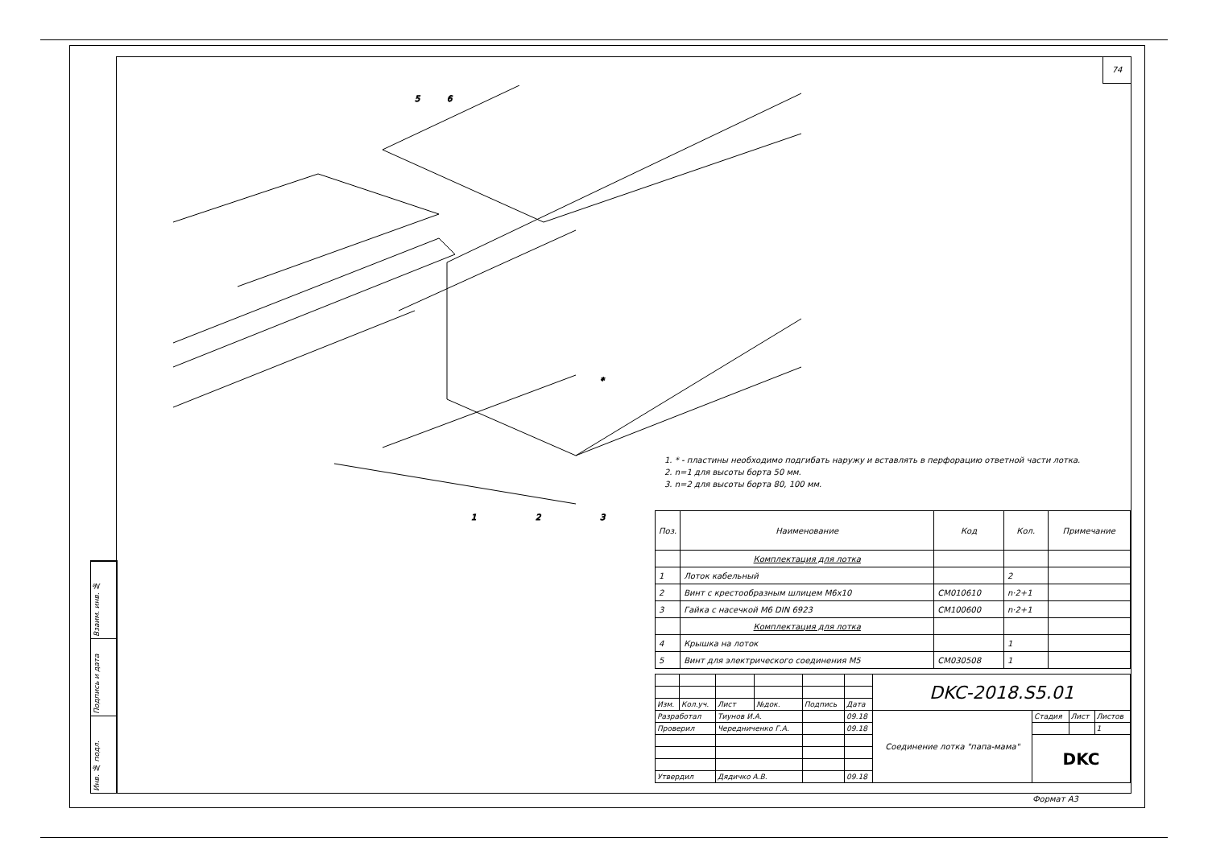Взаим. инв. №
Подпись и дата
Инв. № подл.
74
1
2
3
5
6
*
1. * - пластины необходимо подгибать наружу и вставлять в перфорацию ответной части лотка.
2. n=1 для высоты борта 50 мм.
3. n=2 для высоты борта 80, 100 мм.
| Поз. | Наименование | Код | Кол. | Примечание |
| --- | --- | --- | --- | --- |
| | Комплектация для лотка | | | |
| 1 | Лоток кабельный | | 2 | |
| 2 | Винт с крестообразным шлицем M6x10 | CM010610 | n·2+1 | |
| 3 | Гайка с насечкой M6 DIN 6923 | CM100600 | n·2+1 | |
| | Комплектация для лотка | | | |
| 4 | Крышка на лоток | | 1 | |
| 5 | Винт для электрического соединения M5 | CM030508 | 1 | |
| | | | | | | DKC-2018.S5.01 | | | |
| Изм. | Кол.уч. | Лист | №док. | Подпись | Дата | | | | |
| Разработал | | Тиунов И.А. | | | 09.18 | Соединение лотка "папа-мама" | Стадия | Лист | Листов |
| Проверил | | Чередниченко Г.А. | | | 09.18 | | | | 1 |
| | | | | | | | DKC | | |
| Утвердил | | Дядичко А.В. | | | 09.18 | | | | |
Формат А3